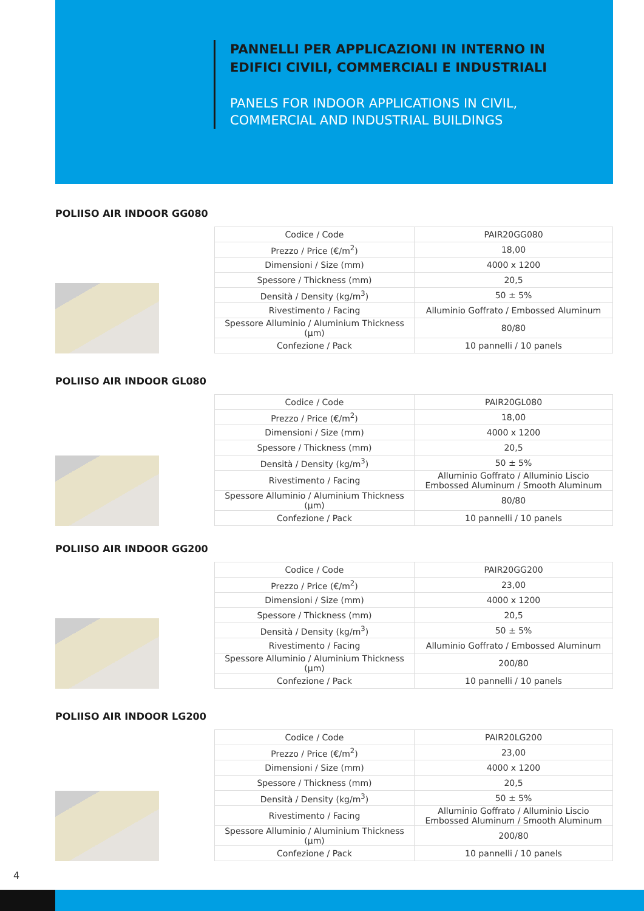PANNELLI PER APPLICAZIONI IN INTERNO IN EDIFICI CIVILI, COMMERCIALI E INDUSTRIALI
PANELS FOR INDOOR APPLICATIONS IN CIVIL, COMMERCIAL AND INDUSTRIAL BUILDINGS
POLIISO AIR INDOOR GG080
| Codice / Code | PAIR20GG080 |
| Prezzo / Price (€/m<sup>2</sup>) | 18,00 |
| Dimensioni / Size (mm) | 4000 x 1200 |
| Spessore / Thickness (mm) | 20,5 |
| Densità / Density (kg/m<sup>3</sup>) | 50 ± 5% |
| Rivestimento / Facing | Alluminio Goffrato / Embossed Aluminum |
| Spessore Alluminio / Aluminium Thickness (µm) | 80/80 |
| Confezione / Pack | 10 pannelli / 10 panels |
POLIISO AIR INDOOR GL080
| Codice / Code | PAIR20GL080 |
| Prezzo / Price (€/m<sup>2</sup>) | 18,00 |
| Dimensioni / Size (mm) | 4000 x 1200 |
| Spessore / Thickness (mm) | 20,5 |
| Densità / Density (kg/m<sup>3</sup>) | 50 ± 5% |
| Rivestimento / Facing | Alluminio Goffrato / Alluminio Liscio Embossed Aluminum / Smooth Aluminum |
| Spessore Alluminio / Aluminium Thickness (µm) | 80/80 |
| Confezione / Pack | 10 pannelli / 10 panels |
POLIISO AIR INDOOR GG200
| Codice / Code | PAIR20GG200 |
| Prezzo / Price (€/m<sup>2</sup>) | 23,00 |
| Dimensioni / Size (mm) | 4000 x 1200 |
| Spessore / Thickness (mm) | 20,5 |
| Densità / Density (kg/m<sup>3</sup>) | 50 ± 5% |
| Rivestimento / Facing | Alluminio Goffrato / Embossed Aluminum |
| Spessore Alluminio / Aluminium Thickness (µm) | 200/80 |
| Confezione / Pack | 10 pannelli / 10 panels |
POLIISO AIR INDOOR LG200
| Codice / Code | PAIR20LG200 |
| Prezzo / Price (€/m<sup>2</sup>) | 23,00 |
| Dimensioni / Size (mm) | 4000 x 1200 |
| Spessore / Thickness (mm) | 20,5 |
| Densità / Density (kg/m<sup>3</sup>) | 50 ± 5% |
| Rivestimento / Facing | Alluminio Goffrato / Alluminio Liscio Embossed Aluminum / Smooth Aluminum |
| Spessore Alluminio / Aluminium Thickness (µm) | 200/80 |
| Confezione / Pack | 10 pannelli / 10 panels |
4